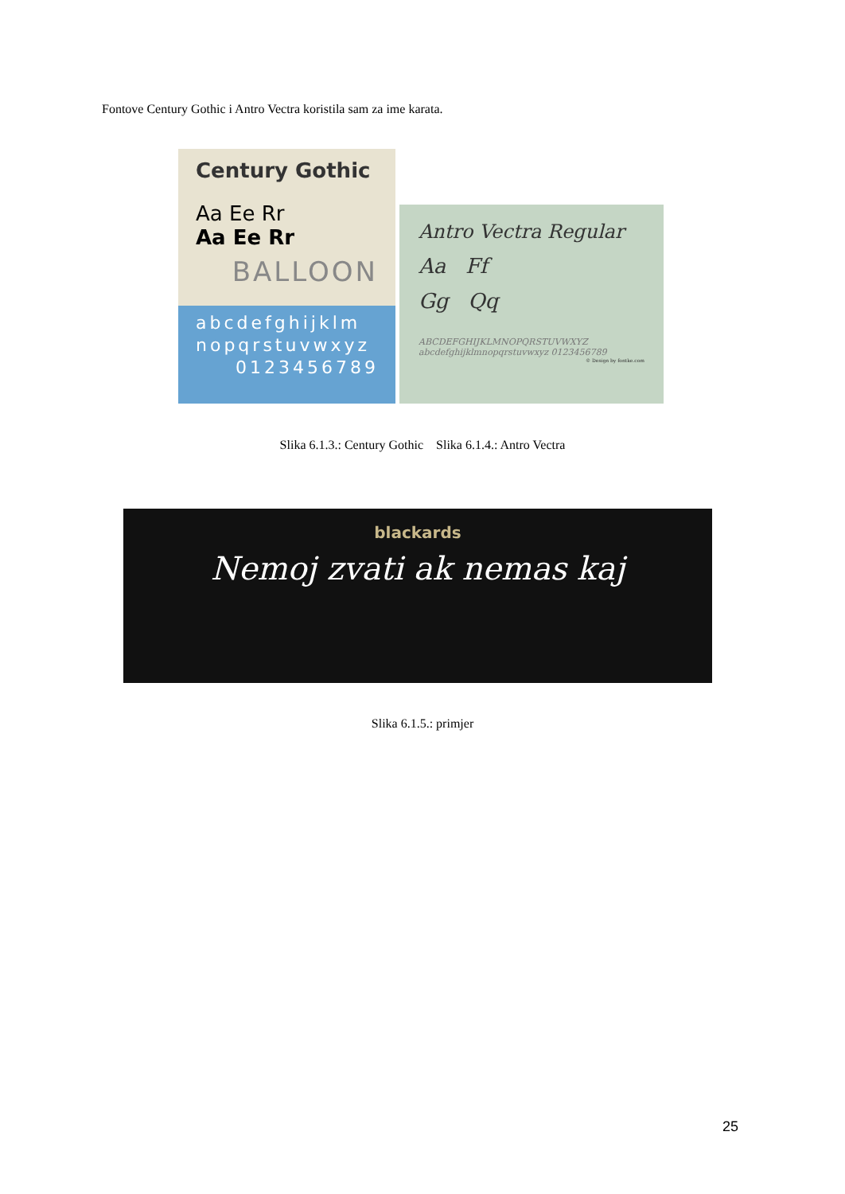Fontove Century Gothic i Antro Vectra koristila sam za ime karata.
Century Gothic
Aa Ee Rr
Aa Ee Rr
BALLOON
abcdefghijklm
nopqrstuvwxyz
0123456789
Antro Vectra Regular
Aa Ff
Gg Qq
ABCDEFGHIJKLMNOPQRSTUVWXYZ
abcdefghijklmnopqrstuvwxyz 0123456789
© Design by fontke.com
Slika 6.1.3.: Century Gothic Slika 6.1.4.: Antro Vectra
blackards
Nemoj zvati ak nemas kaj
Slika 6.1.5.: primjer
25